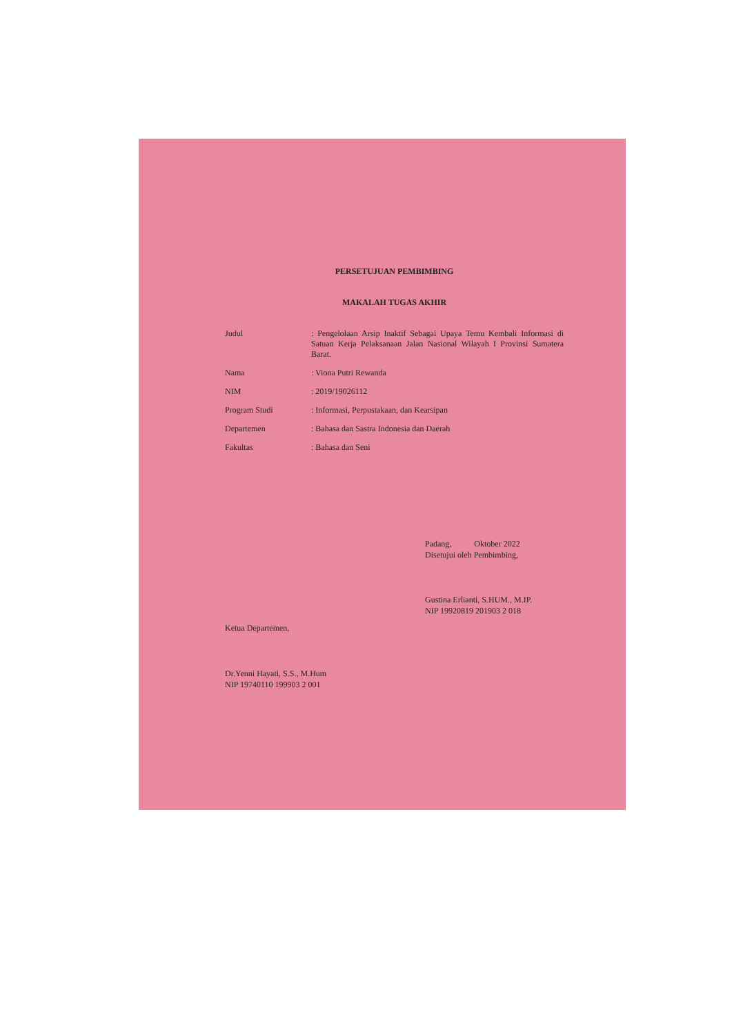PERSETUJUAN PEMBIMBING
MAKALAH TUGAS AKHIR
Judul : Pengelolaan Arsip Inaktif Sebagai Upaya Temu Kembali Informasi di Satuan Kerja Pelaksanaan Jalan Nasional Wilayah I Provinsi Sumatera Barat.
Nama : Viona Putri Rewanda
NIM : 2019/19026112
Program Studi : Informasi, Perpustakaan, dan Kearsipan
Departemen : Bahasa dan Sastra Indonesia dan Daerah
Fakultas : Bahasa dan Seni
Padang, Oktober 2022
Disetujui oleh Pembimbing,
Gustina Erlianti, S.HUM., M.IP.
NIP 19920819 201903 2 018
Ketua Departemen,
Dr.Yenni Hayati, S.S., M.Hum
NIP 19740110 199903 2 001